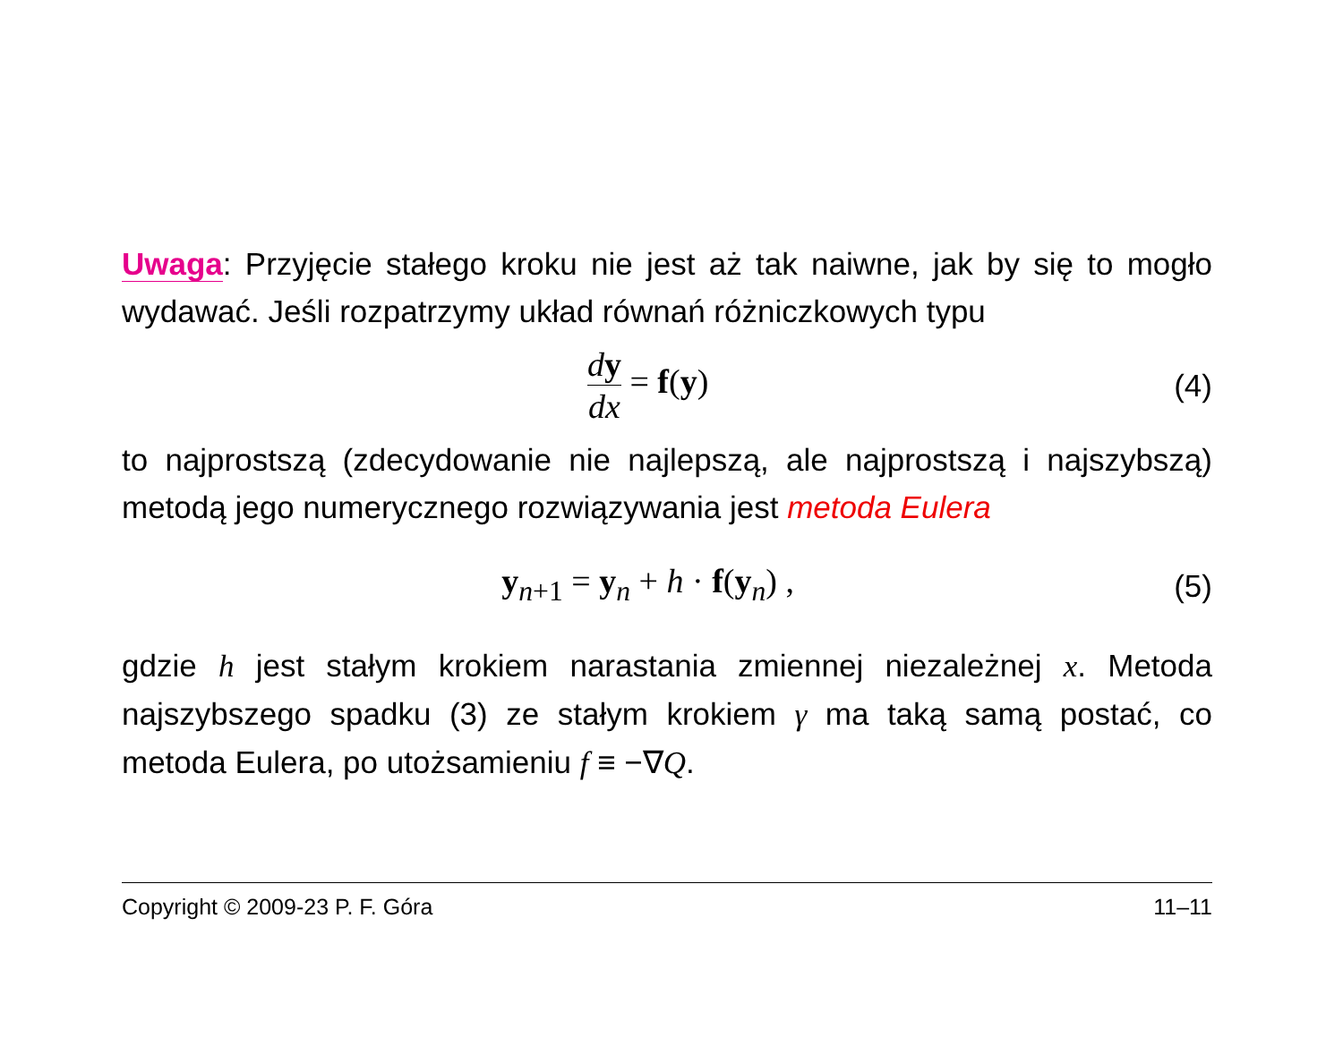Uwaga: Przyjęcie stałego kroku nie jest aż tak naiwne, jak by się to mogło wydawać. Jeśli rozpatrzymy układ równań różniczkowych typu
dy dx = f(y) (4)
to najprostszą (zdecydowanie nie najlepszą, ale najprostszą i najszybszą) metodą jego numerycznego rozwiązywania jest metoda Eulera
y<sub>n+1</sub> = y<sub>n</sub> + h · f(y<sub>n</sub>) , (5)
gdzie h jest stałym krokiem narastania zmiennej niezależnej x. Metoda najszybszego spadku (3) ze stałym krokiem γ ma taką samą postać, co metoda Eulera, po utożsamieniu f ≡ −∇Q.
Copyright © 2009-23 P. F. Góra 11–11